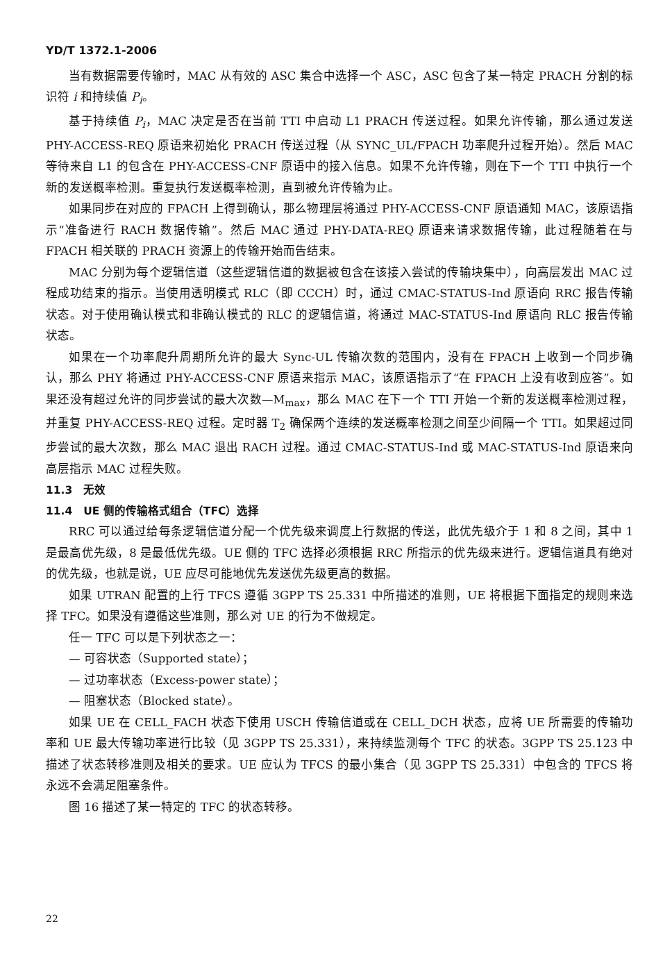YD/T 1372.1-2006
当有数据需要传输时，MAC 从有效的 ASC 集合中选择一个 ASC，ASC 包含了某一特定 PRACH 分割的标识符 i 和持续值 P<sub>i</sub>。
基于持续值 P<sub>i</sub>，MAC 决定是否在当前 TTI 中启动 L1 PRACH 传送过程。如果允许传输，那么通过发送 PHY-ACCESS-REQ 原语来初始化 PRACH 传送过程（从 SYNC_UL/FPACH 功率爬升过程开始）。然后 MAC 等待来自 L1 的包含在 PHY-ACCESS-CNF 原语中的接入信息。如果不允许传输，则在下一个 TTI 中执行一个新的发送概率检测。重复执行发送概率检测，直到被允许传输为止。
如果同步在对应的 FPACH 上得到确认，那么物理层将通过 PHY-ACCESS-CNF 原语通知 MAC，该原语指示“准备进行 RACH 数据传输”。然后 MAC 通过 PHY-DATA-REQ 原语来请求数据传输，此过程随着在与 FPACH 相关联的 PRACH 资源上的传输开始而告结束。
MAC 分别为每个逻辑信道（这些逻辑信道的数据被包含在该接入尝试的传输块集中），向高层发出 MAC 过程成功结束的指示。当使用透明模式 RLC（即 CCCH）时，通过 CMAC-STATUS-Ind 原语向 RRC 报告传输状态。对于使用确认模式和非确认模式的 RLC 的逻辑信道，将通过 MAC-STATUS-Ind 原语向 RLC 报告传输状态。
如果在一个功率爬升周期所允许的最大 Sync-UL 传输次数的范围内，没有在 FPACH 上收到一个同步确认，那么 PHY 将通过 PHY-ACCESS-CNF 原语来指示 MAC，该原语指示了“在 FPACH 上没有收到应答”。如果还没有超过允许的同步尝试的最大次数—M<sub>max</sub>，那么 MAC 在下一个 TTI 开始一个新的发送概率检测过程，并重复 PHY-ACCESS-REQ 过程。定时器 T<sub>2</sub> 确保两个连续的发送概率检测之间至少间隔一个 TTI。如果超过同步尝试的最大次数，那么 MAC 退出 RACH 过程。通过 CMAC-STATUS-Ind 或 MAC-STATUS-Ind 原语来向高层指示 MAC 过程失败。
11.3　无效
11.4　UE 侧的传输格式组合（TFC）选择
RRC 可以通过给每条逻辑信道分配一个优先级来调度上行数据的传送，此优先级介于 1 和 8 之间，其中 1 是最高优先级，8 是最低优先级。UE 侧的 TFC 选择必须根据 RRC 所指示的优先级来进行。逻辑信道具有绝对的优先级，也就是说，UE 应尽可能地优先发送优先级更高的数据。
如果 UTRAN 配置的上行 TFCS 遵循 3GPP TS 25.331 中所描述的准则，UE 将根据下面指定的规则来选择 TFC。如果没有遵循这些准则，那么对 UE 的行为不做规定。
任一 TFC 可以是下列状态之一：
— 可容状态（Supported state）；
— 过功率状态（Excess-power state）；
— 阻塞状态（Blocked state）。
如果 UE 在 CELL_FACH 状态下使用 USCH 传输信道或在 CELL_DCH 状态，应将 UE 所需要的传输功率和 UE 最大传输功率进行比较（见 3GPP TS 25.331），来持续监测每个 TFC 的状态。3GPP TS 25.123 中描述了状态转移准则及相关的要求。UE 应认为 TFCS 的最小集合（见 3GPP TS 25.331）中包含的 TFCS 将永远不会满足阻塞条件。
图 16 描述了某一特定的 TFC 的状态转移。
22